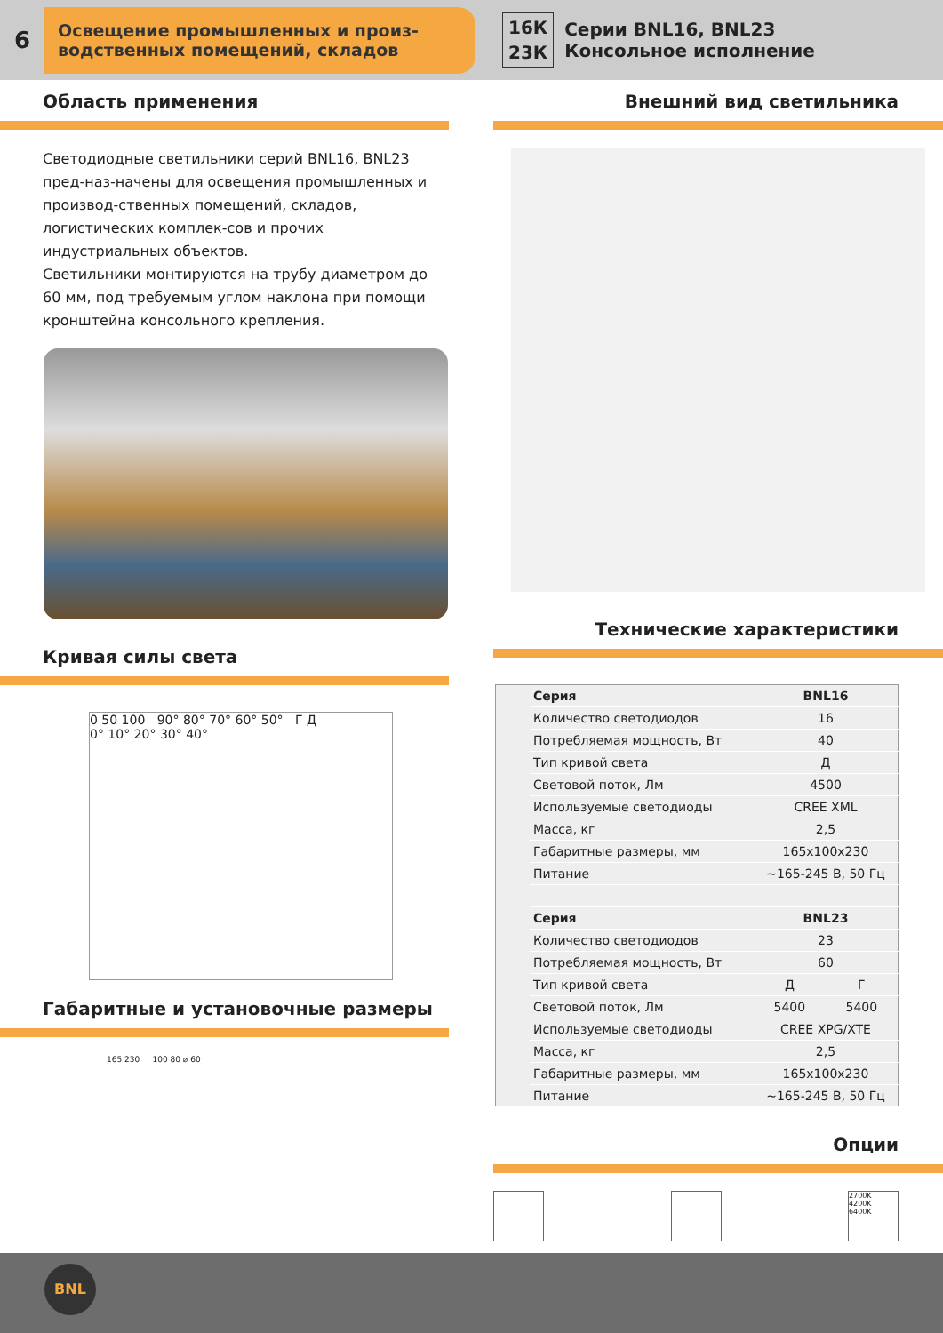6
Освещение промышленных и произ-
водственных помещений, складов
16К
23К
Серии BNL16, BNL23
Консольное исполнение
Область применения
Светодиодные светильники серий BNL16, BNL23 пред-наз-начены для освещения промышленных и производ-ственных помещений, складов, логистических комплек-сов и прочих индустриальных объектов.
Светильники монтируются на трубу диаметром до 60 мм, под требуемым углом наклона при помощи кронштейна консольного крепления.
Кривая силы света
0 50 100 90° 80° 70° 60° 50° Г Д
0° 10° 20° 30° 40°
Габаритные и установочные размеры
165 230 100 80 ⌀ 60
Внешний вид светильника
Технические характеристики
| | Серия | BNL16 | |
| | Количество светодиодов | 16 | |
| | Потребляемая мощность, Вт | 40 | |
| | Тип кривой света | Д | |
| | Световой поток, Лм | 4500 | |
| | Используемые светодиоды | CREE XML | |
| | Масса, кг | 2,5 | |
| | Габаритные размеры, мм | 165x100x230 | |
| | Питание | ~165-245 В, 50 Гц | |
| | Серия | BNL23 | |
| | Количество светодиодов | 23 | |
| | Потребляемая мощность, Вт | 60 | |
| | Тип кривой света | Д | Г |
| | Световой поток, Лм | 5400 | 5400 |
| | Используемые светодиоды | CREE XPG/XTE | |
| | Масса, кг | 2,5 | |
| | Габаритные размеры, мм | 165x100x230 | |
| | Питание | ~165-245 В, 50 Гц | |
Опции
2700K
4200K
6400K
BNL